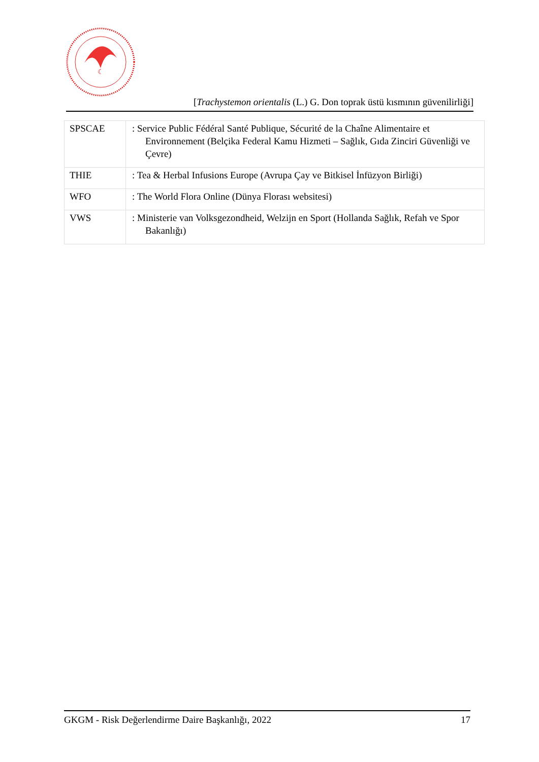☾
[Trachystemon orientalis (L.) G. Don toprak üstü kısmının güvenilirliği]
| SPSCAE | : Service Public Fédéral Santé Publique, Sécurité de la Chaîne Alimentaire et Environnement (Belçika Federal Kamu Hizmeti – Sağlık, Gıda Zinciri Güvenliği ve Çevre) |
| THIE | : Tea & Herbal Infusions Europe (Avrupa Çay ve Bitkisel İnfüzyon Birliği) |
| WFO | : The World Flora Online (Dünya Florası websitesi) |
| VWS | : Ministerie van Volksgezondheid, Welzijn en Sport (Hollanda Sağlık, Refah ve Spor Bakanlığı) |
GKGM - Risk Değerlendirme Daire Başkanlığı, 2022 17